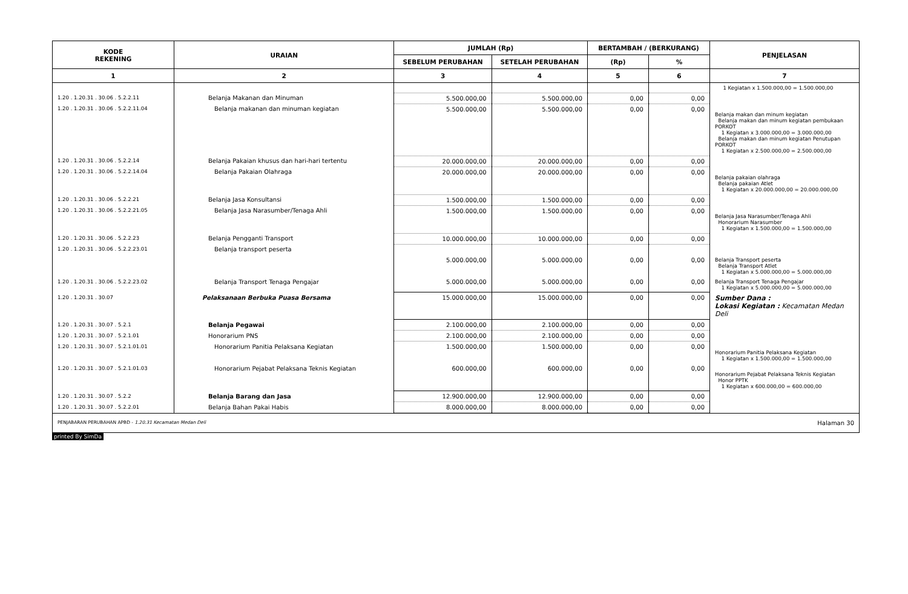| KODE REKENING | URAIAN | JUMLAH (Rp) | | BERTAMBAH / (BERKURANG) | | PENJELASAN |
| --- | --- | --- | --- | --- | --- | --- |
| | | SEBELUM PERUBAHAN | SETELAH PERUBAHAN | (Rp) | % | |
| 1 | 2 | 3 | 4 | 5 | 6 | 7 |
| | | | | | | 1 Kegiatan x 1.500.000,00 = 1.500.000,00 |
| 1.20 . 1.20.31 . 30.06 . 5.2.2.11 | Belanja Makanan dan Minuman | 5.500.000,00 | 5.500.000,00 | 0,00 | 0,00 | |
| 1.20 . 1.20.31 . 30.06 . 5.2.2.11.04 | Belanja makanan dan minuman kegiatan | 5.500.000,00 | 5.500.000,00 | 0,00 | 0,00 | Belanja makan dan minum kegiatan Belanja makan dan minum kegiatan pembukaan PORKOT 1 Kegiatan x 3.000.000,00 = 3.000.000,00 Belanja makan dan minum kegiatan Penutupan PORKOT 1 Kegiatan x 2.500.000,00 = 2.500.000,00 |
| 1.20 . 1.20.31 . 30.06 . 5.2.2.14 | Belanja Pakaian khusus dan hari-hari tertentu | 20.000.000,00 | 20.000.000,00 | 0,00 | 0,00 | |
| 1.20 . 1.20.31 . 30.06 . 5.2.2.14.04 | Belanja Pakaian Olahraga | 20.000.000,00 | 20.000.000,00 | 0,00 | 0,00 | Belanja pakaian olahraga Belanja pakaian Atlet 1 Kegiatan x 20.000.000,00 = 20.000.000,00 |
| 1.20 . 1.20.31 . 30.06 . 5.2.2.21 | Belanja Jasa Konsultansi | 1.500.000,00 | 1.500.000,00 | 0,00 | 0,00 | |
| 1.20 . 1.20.31 . 30.06 . 5.2.2.21.05 | Belanja Jasa Narasumber/Tenaga Ahli | 1.500.000,00 | 1.500.000,00 | 0,00 | 0,00 | Belanja Jasa Narasumber/Tenaga Ahli Honorarium Narasumber 1 Kegiatan x 1.500.000,00 = 1.500.000,00 |
| 1.20 . 1.20.31 . 30.06 . 5.2.2.23 | Belanja Pengganti Transport | 10.000.000,00 | 10.000.000,00 | 0,00 | 0,00 | |
| 1.20 . 1.20.31 . 30.06 . 5.2.2.23.01 | Belanja transport peserta | | | | | |
| | | 5.000.000,00 | 5.000.000,00 | 0,00 | 0,00 | Belanja Transport peserta Belanja Transport Atlet 1 Kegiatan x 5.000.000,00 = 5.000.000,00 |
| 1.20 . 1.20.31 . 30.06 . 5.2.2.23.02 | Belanja Transport Tenaga Pengajar | 5.000.000,00 | 5.000.000,00 | 0,00 | 0,00 | Belanja Transport Tenaga Pengajar 1 Kegiatan x 5.000.000,00 = 5.000.000,00 |
| 1.20 . 1.20.31 . 30.07 | Pelaksanaan Berbuka Puasa Bersama | 15.000.000,00 | 15.000.000,00 | 0,00 | 0,00 | Sumber Dana : Lokasi Kegiatan : Kecamatan Medan Deli |
| 1.20 . 1.20.31 . 30.07 . 5.2.1 | Belanja Pegawai | 2.100.000,00 | 2.100.000,00 | 0,00 | 0,00 | |
| 1.20 . 1.20.31 . 30.07 . 5.2.1.01 | Honorarium PNS | 2.100.000,00 | 2.100.000,00 | 0,00 | 0,00 | |
| 1.20 . 1.20.31 . 30.07 . 5.2.1.01.01 | Honorarium Panitia Pelaksana Kegiatan | 1.500.000,00 | 1.500.000,00 | 0,00 | 0,00 | Honorarium Panitia Pelaksana Kegiatan 1 Kegiatan x 1.500.000,00 = 1.500.000,00 |
| 1.20 . 1.20.31 . 30.07 . 5.2.1.01.03 | Honorarium Pejabat Pelaksana Teknis Kegiatan | 600.000,00 | 600.000,00 | 0,00 | 0,00 | Honorarium Pejabat Pelaksana Teknis Kegiatan Honor PPTK 1 Kegiatan x 600.000,00 = 600.000,00 |
| 1.20 . 1.20.31 . 30.07 . 5.2.2 | Belanja Barang dan Jasa | 12.900.000,00 | 12.900.000,00 | 0,00 | 0,00 | |
| 1.20 . 1.20.31 . 30.07 . 5.2.2.01 | Belanja Bahan Pakai Habis | 8.000.000,00 | 8.000.000,00 | 0,00 | 0,00 | |
PENJABARAN PERUBAHAN APBD - 1.20.31 Kecamatan Medan Deli Halaman 30
printed By SimDa